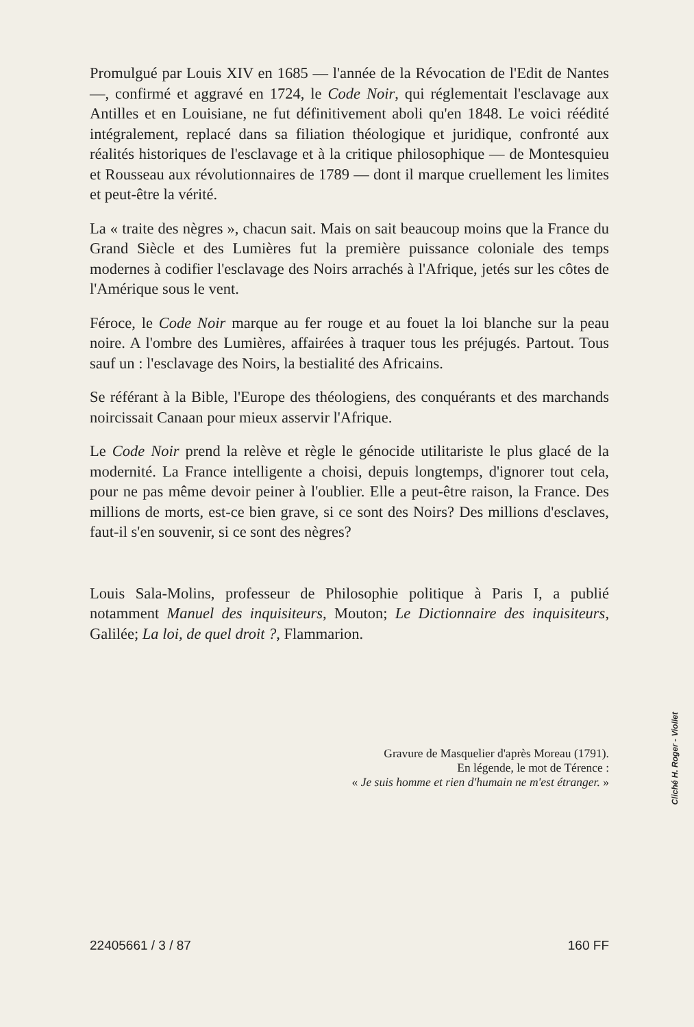Promulgué par Louis XIV en 1685 — l'année de la Révocation de l'Edit de Nantes —, confirmé et aggravé en 1724, le Code Noir, qui réglementait l'esclavage aux Antilles et en Louisiane, ne fut définitivement aboli qu'en 1848. Le voici réédité intégralement, replacé dans sa filiation théologique et juridique, confronté aux réalités historiques de l'esclavage et à la critique philosophique — de Montesquieu et Rousseau aux révolutionnaires de 1789 — dont il marque cruellement les limites et peut-être la vérité.
La « traite des nègres », chacun sait. Mais on sait beaucoup moins que la France du Grand Siècle et des Lumières fut la première puissance coloniale des temps modernes à codifier l'esclavage des Noirs arrachés à l'Afrique, jetés sur les côtes de l'Amérique sous le vent.
Féroce, le Code Noir marque au fer rouge et au fouet la loi blanche sur la peau noire. A l'ombre des Lumières, affairées à traquer tous les préjugés. Partout. Tous sauf un : l'esclavage des Noirs, la bestialité des Africains.
Se référant à la Bible, l'Europe des théologiens, des conquérants et des marchands noircissait Canaan pour mieux asservir l'Afrique.
Le Code Noir prend la relève et règle le génocide utilitariste le plus glacé de la modernité. La France intelligente a choisi, depuis longtemps, d'ignorer tout cela, pour ne pas même devoir peiner à l'oublier. Elle a peut-être raison, la France. Des millions de morts, est-ce bien grave, si ce sont des Noirs? Des millions d'esclaves, faut-il s'en souvenir, si ce sont des nègres?
Louis Sala-Molins, professeur de Philosophie politique à Paris I, a publié notamment Manuel des inquisiteurs, Mouton; Le Dictionnaire des inquisiteurs, Galilée; La loi, de quel droit ?, Flammarion.
Gravure de Masquelier d'après Moreau (1791).
En légende, le mot de Térence :
« Je suis homme et rien d'humain ne m'est étranger. »
Cliché H. Roger - Viollet
22405661 / 3 / 87 160 FF